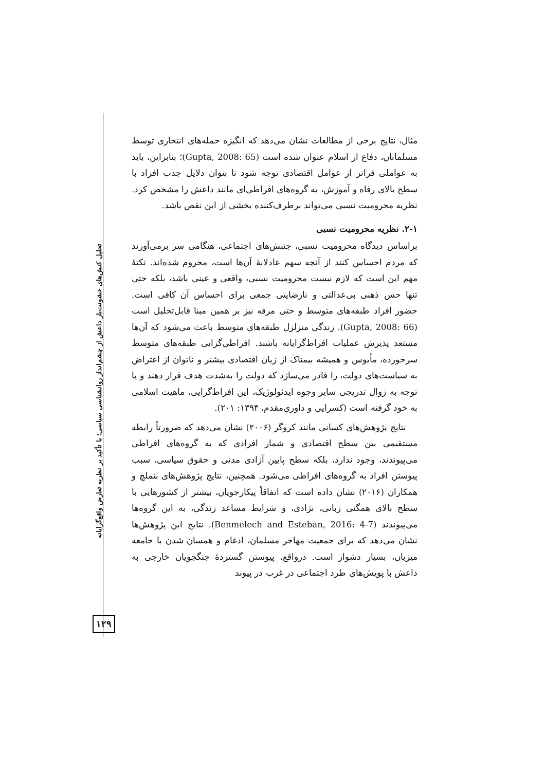تحلیل کنش‌های خشونت‌بار داعش از چشم‌انداز روانشناسی سیاسی؛ با تأکید بر نظریه تعارض واقع‌گرایانه
۱۲۹
مثال، نتایج برخی از مطالعات نشان می‌دهد که انگیزه حمله‌های انتحاری توسط مسلمانان، دفاع از اسلام عنوان شده است (Gupta, 2008: 65)؛ بنابراین، باید به عواملی فراتر از عوامل اقتصادی توجه شود تا بتوان دلایل جذب افراد با سطح بالای رفاه و آموزش، به گروه‌های افراطی‌ای مانند داعش را مشخص کرد. نظریه محرومیت نسبی می‌تواند برطرف‌کننده بخشی از این نقص باشد.
۲-۱. نظریه محرومیت نسبی
براساس دیدگاه محرومیت نسبی، جنبش‌های اجتماعی، هنگامی سر برمی‌آورند که مردم احساس کنند از آنچه سهم عادلانهٔ آن‌ها است، محروم شده‌اند. نکتهٔ مهم این است که لازم نیست محرومیت نسبی، واقعی و عینی باشد، بلکه حتی تنها حس ذهنی بی‌عدالتی و نارضایتی جمعی برای احساس آن کافی است. حضور افراد طبقه‌های متوسط و حتی مرفه نیز بر همین مبنا قابل‌تحلیل است (Gupta, 2008: 66). زندگی متزلزل طبقه‌های متوسط باعث می‌شود که آن‌ها مستعد پذیرش عملیات افراط‌گرایانه باشند. افراطی‌گرایی طبقه‌های متوسط سرخورده، مأیوس و همیشه بیمناک از زیان اقتصادی بیشتر و ناتوان از اعتراض به سیاست‌های دولت، را قادر می‌سازد که دولت را به‌شدت هدف قرار دهند و با توجه به زوال تدریجی سایر وجوه ایدئولوژیک، این افراط‌گرایی، ماهیت اسلامی به خود گرفته است (کسرایی و داوری‌مقدم، ۱۳۹۴: ۲۰۱).
نتایج پژوهش‌های کسانی مانند کروگر (۲۰۰۶) نشان می‌دهد که ضرورتاً رابطه مستقیمی بین سطح اقتصادی و شمار افرادی که به گروه‌های افراطی می‌پیوندند، وجود ندارد، بلکه سطح پایین آزادی مدنی و حقوق سیاسی، سبب پیوستن افراد به گروه‌های افراطی می‌شود. همچنین، نتایج پژوهش‌های بنملچ و همکاران (۲۰۱۶) نشان داده است که اتفاقاً پیکارجویان، بیشتر از کشورهایی با سطح بالای همگنی زبانی، نژادی، و شرایط مساعد زندگی، به این گروه‌ها می‌پیوندند (Benmelech and Esteban, 2016: 4-7). نتایج این پژوهش‌ها نشان می‌دهد که برای جمعیت مهاجر مسلمان، ادغام و همسان شدن با جامعه میزبان، بسیار دشوار است. درواقع، پیوستن گستردهٔ جنگجویان خارجی به داعش با پویش‌های طرد اجتماعی در غرب در پیوند